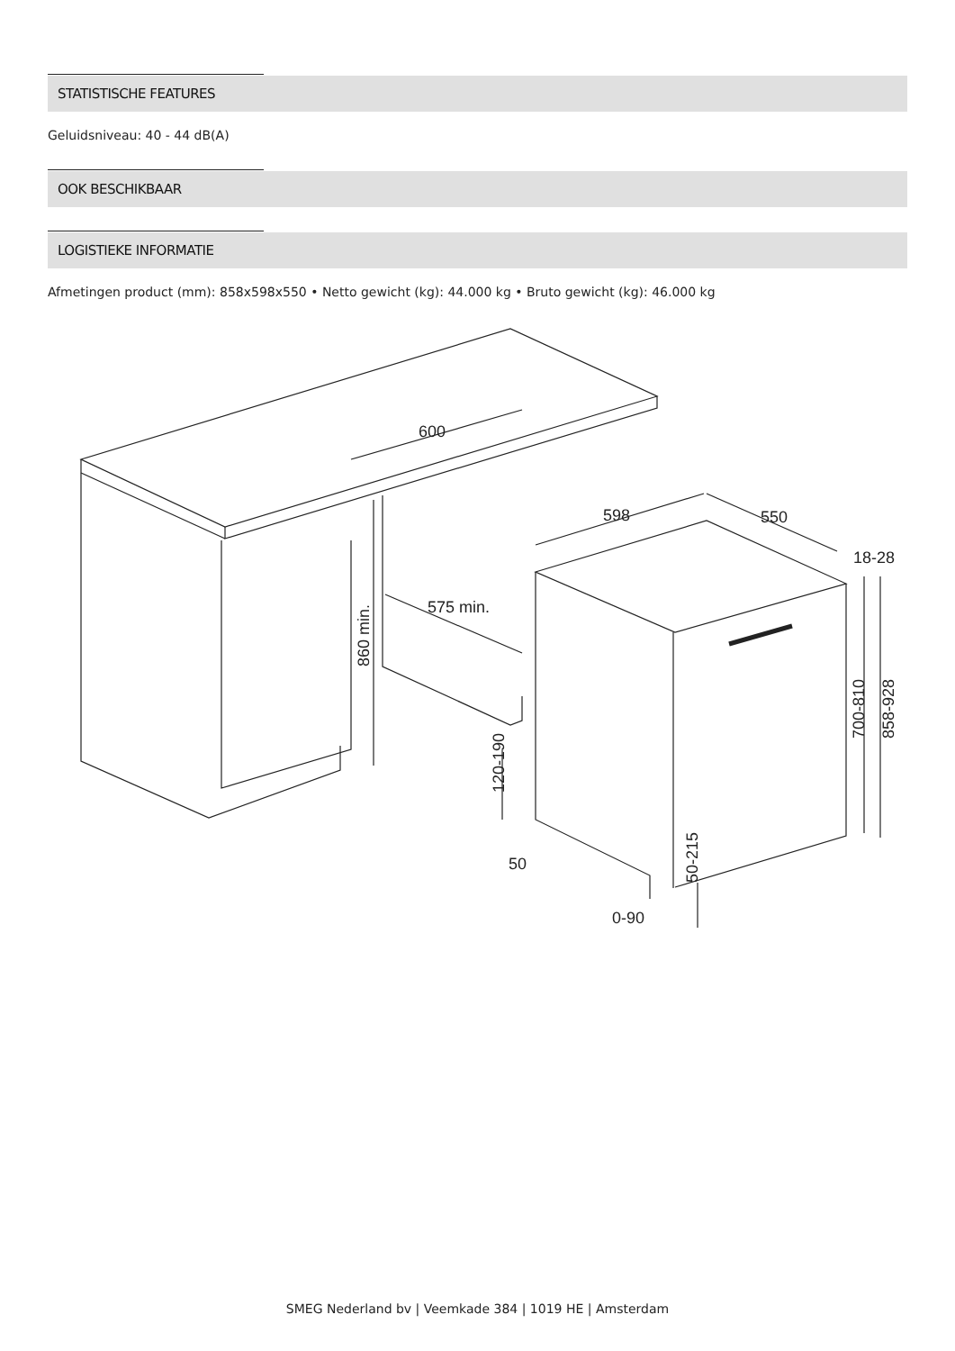STATISTISCHE FEATURES
Geluidsniveau: 40 - 44 dB(A)
OOK BESCHIKBAAR
LOGISTIEKE INFORMATIE
Afmetingen product (mm): 858x598x550 • Netto gewicht (kg): 44.000 kg • Bruto gewicht (kg): 46.000 kg
600
598
550
18-28
575 min.
860 min.
120-190
50
50-215
0-90
700-810
858-928
SMEG Nederland bv | Veemkade 384 | 1019 HE | Amsterdam